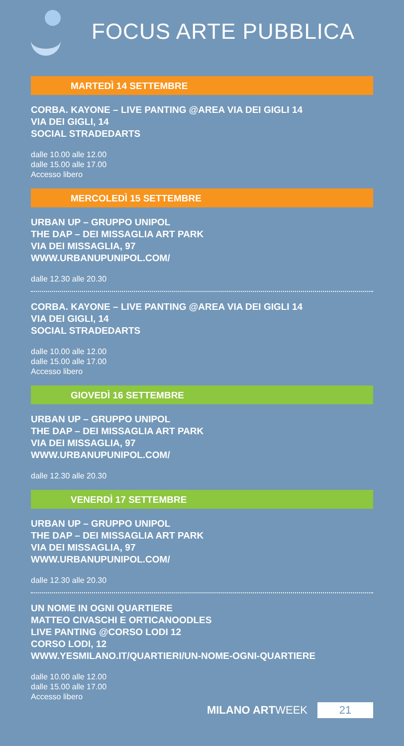FOCUS ARTE PUBBLICA
MARTEDÌ 14 SETTEMBRE
CORBA. KAYONE – LIVE PANTING @AREA VIA DEI GIGLI 14
VIA DEI GIGLI, 14
SOCIAL STRADEDARTS
dalle 10.00 alle 12.00
dalle 15.00 alle 17.00
Accesso libero
MERCOLEDÌ 15 SETTEMBRE
URBAN UP – GRUPPO UNIPOL
THE DAP – DEI MISSAGLIA ART PARK
VIA DEI MISSAGLIA, 97
WWW.URBANUPUNIPOL.COM/
dalle 12.30 alle 20.30
CORBA. KAYONE – LIVE PANTING @AREA VIA DEI GIGLI 14
VIA DEI GIGLI, 14
SOCIAL STRADEDARTS
dalle 10.00 alle 12.00
dalle 15.00 alle 17.00
Accesso libero
GIOVEDÌ 16 SETTEMBRE
URBAN UP – GRUPPO UNIPOL
THE DAP – DEI MISSAGLIA ART PARK
VIA DEI MISSAGLIA, 97
WWW.URBANUPUNIPOL.COM/
dalle 12.30 alle 20.30
VENERDÌ 17 SETTEMBRE
URBAN UP – GRUPPO UNIPOL
THE DAP – DEI MISSAGLIA ART PARK
VIA DEI MISSAGLIA, 97
WWW.URBANUPUNIPOL.COM/
dalle 12.30 alle 20.30
UN NOME IN OGNI QUARTIERE
MATTEO CIVASCHI E ORTICANOODLES
LIVE PANTING @CORSO LODI 12
CORSO LODI, 12
WWW.YESMILANO.IT/QUARTIERI/UN-NOME-OGNI-QUARTIERE
dalle 10.00 alle 12.00
dalle 15.00 alle 17.00
Accesso libero
MILANO ARTWEEK 21